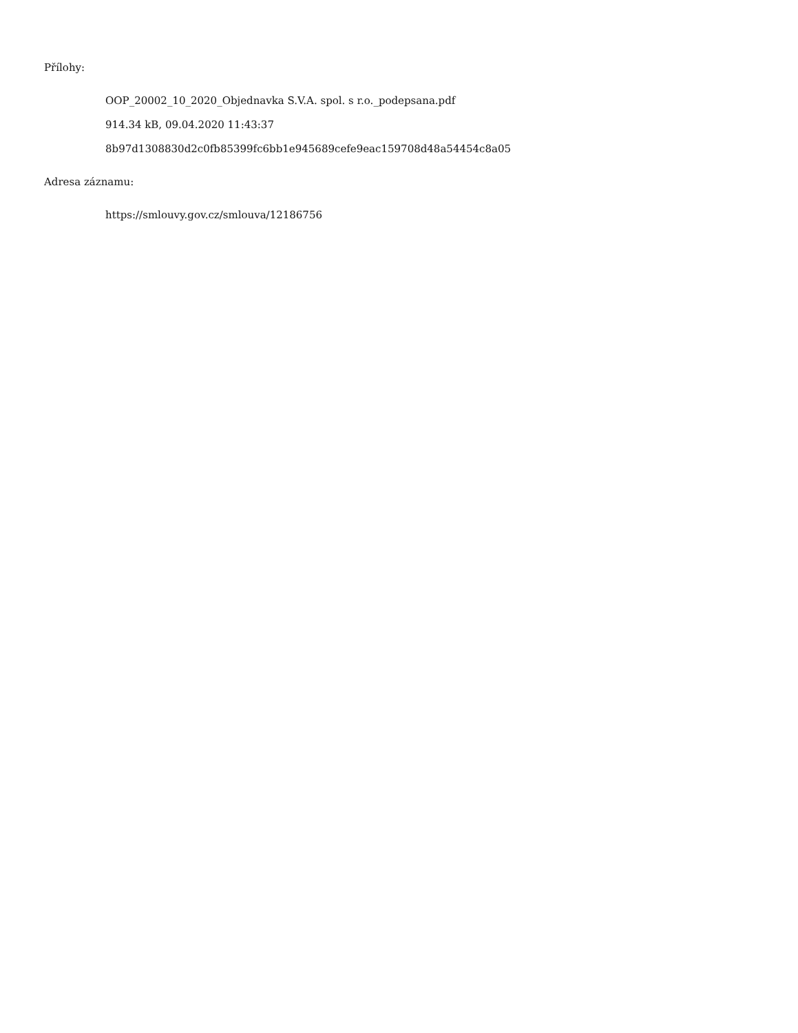Přílohy:
OOP_20002_10_2020_Objednavka S.V.A. spol. s r.o._podepsana.pdf
914.34 kB, 09.04.2020 11:43:37
8b97d1308830d2c0fb85399fc6bb1e945689cefe9eac159708d48a54454c8a05
Adresa záznamu:
https://smlouvy.gov.cz/smlouva/12186756